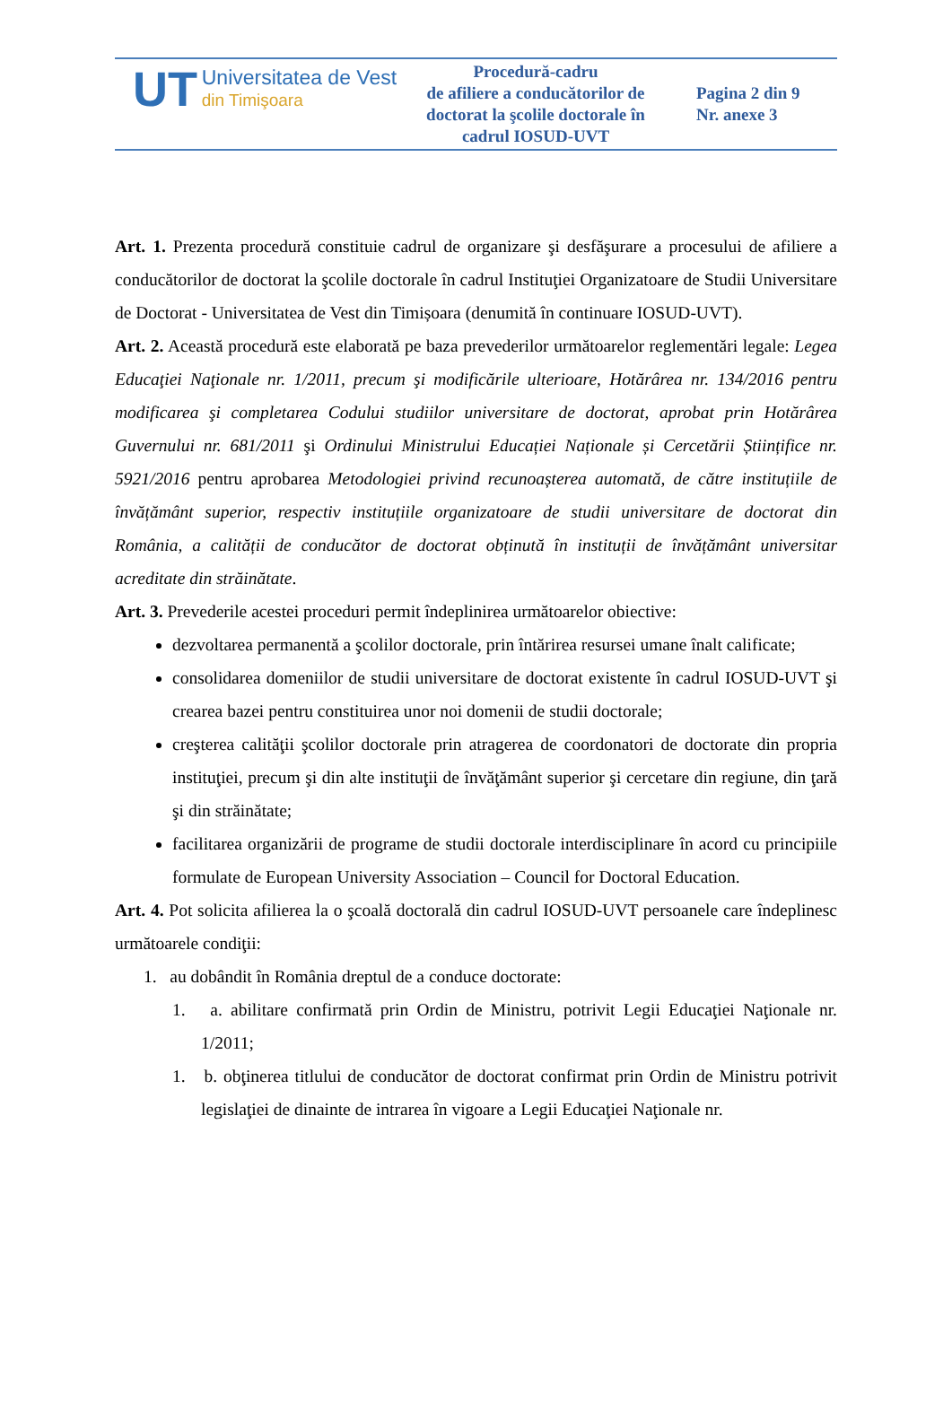| UT Universitatea de Vest din Timişoara | Procedură-cadru de afiliere a conducătorilor de doctorat la şcolile doctorale în cadrul IOSUD-UVT | Pagina 2 din 9 Nr. anexe 3 |
Art. 1. Prezenta procedură constituie cadrul de organizare şi desfăşurare a procesului de afiliere a conducătorilor de doctorat la şcolile doctorale în cadrul Instituţiei Organizatoare de Studii Universitare de Doctorat - Universitatea de Vest din Timișoara (denumită în continuare IOSUD-UVT).
Art. 2. Această procedură este elaborată pe baza prevederilor următoarelor reglementări legale: Legea Educaţiei Naţionale nr. 1/2011, precum şi modificările ulterioare, Hotărârea nr. 134/2016 pentru modificarea şi completarea Codului studiilor universitare de doctorat, aprobat prin Hotărârea Guvernului nr. 681/2011 şi Ordinului Ministrului Educației Naționale și Cercetării Științifice nr. 5921/2016 pentru aprobarea Metodologiei privind recunoașterea automată, de către instituțiile de învățământ superior, respectiv instituțiile organizatoare de studii universitare de doctorat din România, a calității de conducător de doctorat obținută în instituții de învățământ universitar acreditate din străinătate.
Art. 3. Prevederile acestei proceduri permit îndeplinirea următoarelor obiective:
dezvoltarea permanentă a şcolilor doctorale, prin întărirea resursei umane înalt calificate;
consolidarea domeniilor de studii universitare de doctorat existente în cadrul IOSUD-UVT şi crearea bazei pentru constituirea unor noi domenii de studii doctorale;
creşterea calităţii şcolilor doctorale prin atragerea de coordonatori de doctorate din propria instituţiei, precum şi din alte instituţii de învăţământ superior şi cercetare din regiune, din ţară şi din străinătate;
facilitarea organizării de programe de studii doctorale interdisciplinare în acord cu principiile formulate de European University Association – Council for Doctoral Education.
Art. 4. Pot solicita afilierea la o şcoală doctorală din cadrul IOSUD-UVT persoanele care îndeplinesc următoarele condiţii:
1. au dobândit în România dreptul de a conduce doctorate:
1. a. abilitare confirmată prin Ordin de Ministru, potrivit Legii Educaţiei Naţionale nr. 1/2011;
1. b. obţinerea titlului de conducător de doctorat confirmat prin Ordin de Ministru potrivit legislaţiei de dinainte de intrarea în vigoare a Legii Educaţiei Naţionale nr.